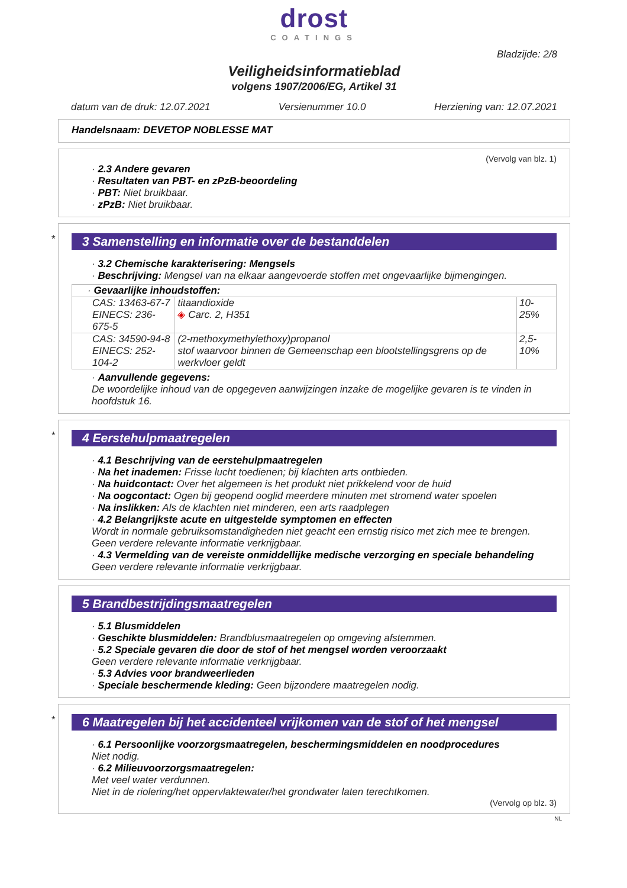drost
COATINGS
Bladzijde: 2/8
Veiligheidsinformatieblad
volgens 1907/2006/EG, Artikel 31
datum van de druk: 12.07.2021 Versienummer 10.0 Herziening van: 12.07.2021
Handelsnaam: DEVETOP NOBLESSE MAT
(Vervolg van blz. 1)
· 2.3 Andere gevaren
· Resultaten van PBT- en zPzB-beoordeling
· PBT: Niet bruikbaar.
· zPzB: Niet bruikbaar.
*
3 Samenstelling en informatie over de bestanddelen
· 3.2 Chemische karakterisering: Mengsels
· Beschrijving: Mengsel van na elkaar aangevoerde stoffen met ongevaarlijke bijmengingen.
| · Gevaarlijke inhoudstoffen: | | |
| CAS: 13463-67-7 EINECS: 236-675-5 | titaandioxide ◈ Carc. 2, H351 | 10-25% |
| CAS: 34590-94-8 EINECS: 252-104-2 | (2-methoxymethylethoxy)propanol stof waarvoor binnen de Gemeenschap een blootstellingsgrens op de werkvloer geldt | 2,5-10% |
· Aanvullende gegevens:
De woordelijke inhoud van de opgegeven aanwijzingen inzake de mogelijke gevaren is te vinden in hoofdstuk 16.
*
4 Eerstehulpmaatregelen
· 4.1 Beschrijving van de eerstehulpmaatregelen
· Na het inademen: Frisse lucht toedienen; bij klachten arts ontbieden.
· Na huidcontact: Over het algemeen is het produkt niet prikkelend voor de huid
· Na oogcontact: Ogen bij geopend ooglid meerdere minuten met stromend water spoelen
· Na inslikken: Als de klachten niet minderen, een arts raadplegen
· 4.2 Belangrijkste acute en uitgestelde symptomen en effecten
Wordt in normale gebruiksomstandigheden niet geacht een ernstig risico met zich mee te brengen.
Geen verdere relevante informatie verkrijgbaar.
· 4.3 Vermelding van de vereiste onmiddellijke medische verzorging en speciale behandeling
Geen verdere relevante informatie verkrijgbaar.
5 Brandbestrijdingsmaatregelen
· 5.1 Blusmiddelen
· Geschikte blusmiddelen: Brandblusmaatregelen op omgeving afstemmen.
· 5.2 Speciale gevaren die door de stof of het mengsel worden veroorzaakt
Geen verdere relevante informatie verkrijgbaar.
· 5.3 Advies voor brandweerlieden
· Speciale beschermende kleding: Geen bijzondere maatregelen nodig.
*
6 Maatregelen bij het accidenteel vrijkomen van de stof of het mengsel
· 6.1 Persoonlijke voorzorgsmaatregelen, beschermingsmiddelen en noodprocedures
Niet nodig.
· 6.2 Milieuvoorzorgsmaatregelen:
Met veel water verdunnen.
Niet in de riolering/het oppervlaktewater/het grondwater laten terechtkomen.
(Vervolg op blz. 3)
NL